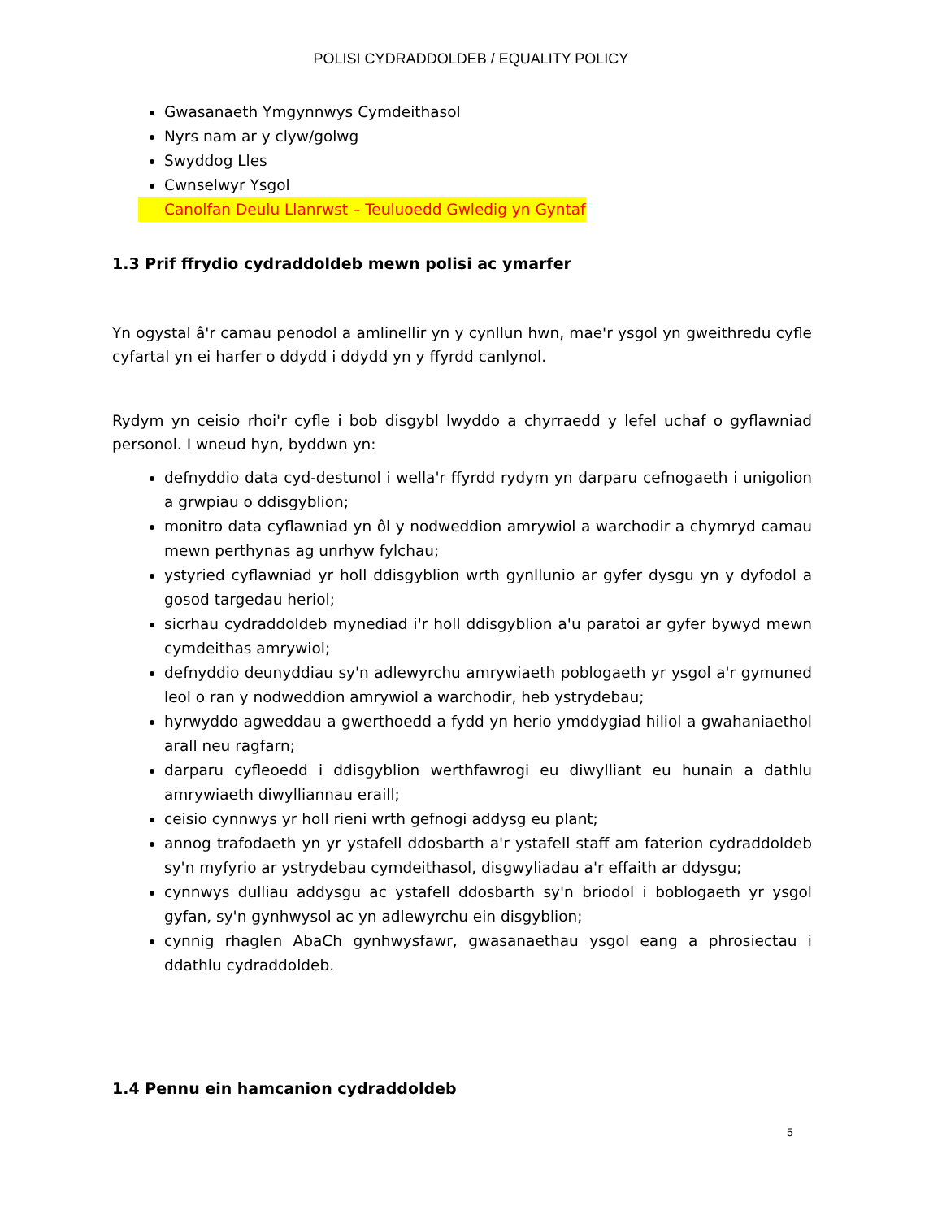POLISI CYDRADDOLDEB / EQUALITY POLICY
Gwasanaeth Ymgynnwys Cymdeithasol
Nyrs nam ar y clyw/golwg
Swyddog Lles
Cwnselwyr Ysgol
Canolfan Deulu Llanrwst – Teuluoedd Gwledig yn Gyntaf
1.3 Prif ffrydio cydraddoldeb mewn polisi ac ymarfer
Yn ogystal â'r camau penodol a amlinellir yn y cynllun hwn, mae'r ysgol yn gweithredu cyfle cyfartal yn ei harfer o ddydd i ddydd yn y ffyrdd canlynol.
Rydym yn ceisio rhoi'r cyfle i bob disgybl lwyddo a chyrraedd y lefel uchaf o gyflawniad personol. I wneud hyn, byddwn yn:
defnyddio data cyd-destunol i wella'r ffyrdd rydym yn darparu cefnogaeth i unigolion a grwpiau o ddisgyblion;
monitro data cyflawniad yn ôl y nodweddion amrywiol a warchodir a chymryd camau mewn perthynas ag unrhyw fylchau;
ystyried cyflawniad yr holl ddisgyblion wrth gynllunio ar gyfer dysgu yn y dyfodol a gosod targedau heriol;
sicrhau cydraddoldeb mynediad i'r holl ddisgyblion a'u paratoi ar gyfer bywyd mewn cymdeithas amrywiol;
defnyddio deunyddiau sy'n adlewyrchu amrywiaeth poblogaeth yr ysgol a'r gymuned leol o ran y nodweddion amrywiol a warchodir, heb ystrydebau;
hyrwyddo agweddau a gwerthoedd a fydd yn herio ymddygiad hiliol a gwahaniaethol arall neu ragfarn;
darparu cyfleoedd i ddisgyblion werthfawrogi eu diwylliant eu hunain a dathlu amrywiaeth diwylliannau eraill;
ceisio cynnwys yr holl rieni wrth gefnogi addysg eu plant;
annog trafodaeth yn yr ystafell ddosbarth a'r ystafell staff am faterion cydraddoldeb sy'n myfyrio ar ystrydebau cymdeithasol, disgwyliadau a'r effaith ar ddysgu;
cynnwys dulliau addysgu ac ystafell ddosbarth sy'n briodol i boblogaeth yr ysgol gyfan, sy'n gynhwysol ac yn adlewyrchu ein disgyblion;
cynnig rhaglen AbaCh gynhwysfawr, gwasanaethau ysgol eang a phrosiectau i ddathlu cydraddoldeb.
1.4 Pennu ein hamcanion cydraddoldeb
5